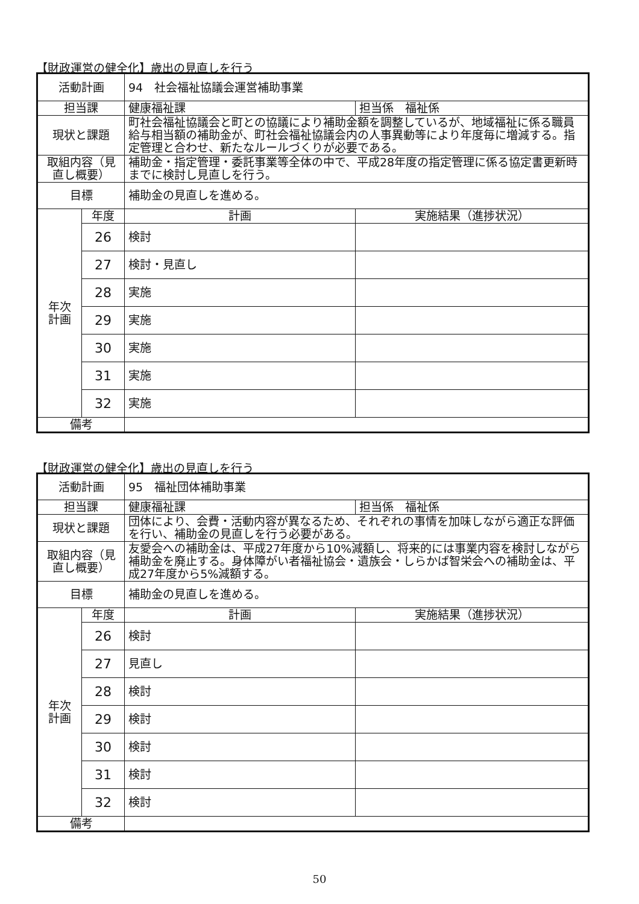【財政運営の健全化】歳出の見直しを行う
| 活動計画 | | 94 社会福祉協議会運営補助事業 | |
| 担当課 | | 健康福祉課 | 担当係 福祉係 |
| 現状と課題 | | 町社会福祉協議会と町との協議により補助金額を調整しているが、地域福祉に係る職員給与相当額の補助金が、町社会福祉協議会内の人事異動等により年度毎に増減する。指定管理と合わせ、新たなルールづくりが必要である。 | |
| 取組内容（見直し概要） | | 補助金・指定管理・委託事業等全体の中で、平成28年度の指定管理に係る協定書更新時までに検討し見直しを行う。 | |
| 目標 | | 補助金の見直しを進める。 | |
| 年次 計画 | 年度 | 計画 | 実施結果（進捗状況） |
| | 26 | 検討 | |
| | 27 | 検討・見直し | |
| | 28 | 実施 | |
| | 29 | 実施 | |
| | 30 | 実施 | |
| | 31 | 実施 | |
| | 32 | 実施 | |
| 備考 | | | |
【財政運営の健全化】歳出の見直しを行う
| 活動計画 | | 95 福祉団体補助事業 | |
| 担当課 | | 健康福祉課 | 担当係 福祉係 |
| 現状と課題 | | 団体により、会費・活動内容が異なるため、それぞれの事情を加味しながら適正な評価を行い、補助金の見直しを行う必要がある。 | |
| 取組内容（見直し概要） | | 友愛会への補助金は、平成27年度から10%減額し、将来的には事業内容を検討しながら補助金を廃止する。身体障がい者福祉協会・遺族会・しらかば智栄会への補助金は、平成27年度から5%減額する。 | |
| 目標 | | 補助金の見直しを進める。 | |
| 年次 計画 | 年度 | 計画 | 実施結果（進捗状況） |
| | 26 | 検討 | |
| | 27 | 見直し | |
| | 28 | 検討 | |
| | 29 | 検討 | |
| | 30 | 検討 | |
| | 31 | 検討 | |
| | 32 | 検討 | |
| 備考 | | | |
50